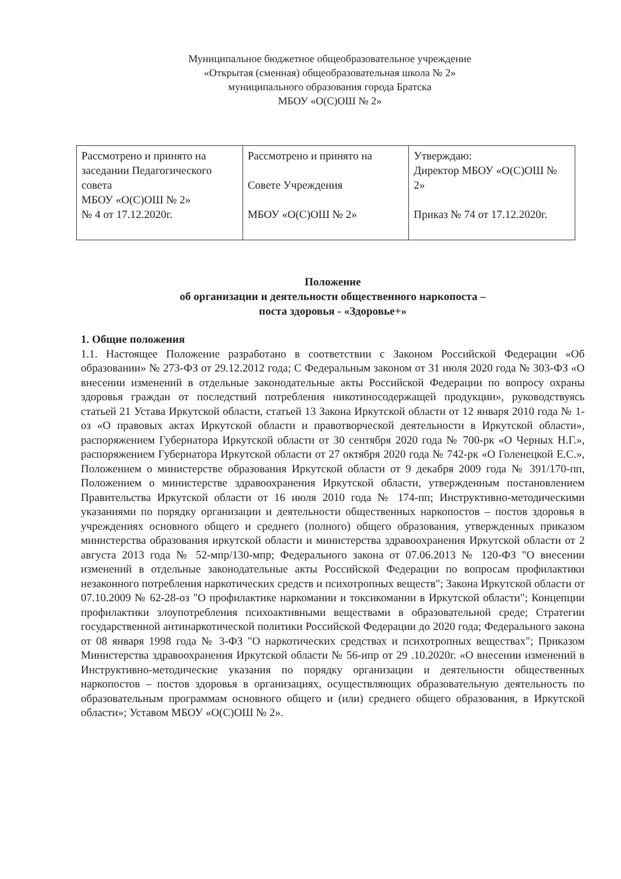Муниципальное бюджетное общеобразовательное учреждение
«Открытая (сменная) общеобразовательная школа № 2»
муниципального образования города Братска
МБОУ «О(С)ОШ № 2»
| Рассмотрено и принято на заседании Педагогического совета МБОУ «О(С)ОШ № 2» № 4 от 17.12.2020г. | Рассмотрено и принято на Совете Учреждения МБОУ «О(С)ОШ № 2» | Утверждаю: Директор МБОУ «О(С)ОШ № 2» Приказ № 74 от 17.12.2020г. |
Положение
об организации и деятельности общественного наркопоста –
поста здоровья - «Здоровье+»
1. Общие положения
1.1. Настоящее Положение разработано в соответствии с Законом Российской Федерации «Об образовании» № 273-ФЗ от 29.12.2012 года; С Федеральным законом от 31 июля 2020 года № 303-ФЗ «О внесении изменений в отдельные законодательные акты Российской Федерации по вопросу охраны здоровья граждан от последствий потребления никотиносодержащей продукции», руководствуясь статьей 21 Устава Иркутской области, статьей 13 Закона Иркутской области от 12 января 2010 года № 1-оз «О правовых актах Иркутской области и правотворческой деятельности в Иркутской области», распоряжением Губернатора Иркутской области от 30 сентября 2020 года № 700-рк «О Черных Н.Г.», распоряжением Губернатора Иркутской области от 27 октября 2020 года № 742-рк «О Голенецкой Е.С.», Положением о министерстве образования Иркутской области от 9 декабря 2009 года № 391/170-пп, Положением о министерстве здравоохранения Иркутской области, утвержденным постановлением Правительства Иркутской области от 16 июля 2010 года № 174-пп; Инструктивно-методическими указаниями по порядку организации и деятельности общественных наркопостов – постов здоровья в учреждениях основного общего и среднего (полного) общего образования, утвержденных приказом министерства образования иркутской области и министерства здравоохранения Иркутской области от 2 августа 2013 года № 52-мпр/130-мпр; Федерального закона от 07.06.2013 № 120-ФЗ "О внесении изменений в отдельные законодательные акты Российской Федерации по вопросам профилактики незаконного потребления наркотических средств и психотропных веществ"; Закона Иркутской области от 07.10.2009 № 62-28-оз "О профилактике наркомании и токсикомании в Иркутской области"; Концепции профилактики злоупотребления психоактивными веществами в образовательной среде; Стратегии государственной антинаркотической политики Российской Федерации до 2020 года; Федерального закона от 08 января 1998 года № 3-ФЗ "О наркотических средствах и психотропных веществах"; Приказом Министерства здравоохранения Иркутской области № 56-ипр от 29 .10.2020г. «О внесении изменений в Инструктивно-методические указания по порядку организации и деятельности общественных наркопостов – постов здоровья в организациях, осуществляющих образовательную деятельность по образовательным программам основного общего и (или) среднего общего образования, в Иркутской области»; Уставом МБОУ «О(С)ОШ № 2».